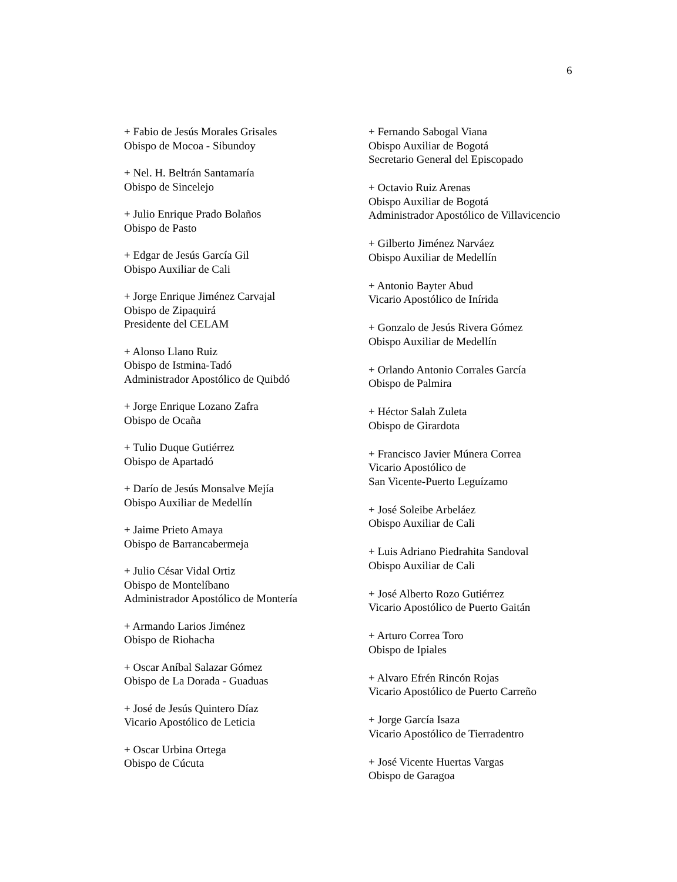6
+ Fabio de Jesús Morales Grisales
Obispo de Mocoa - Sibundoy
+ Nel. H. Beltrán Santamaría
Obispo de Sincelejo
+ Julio Enrique Prado Bolaños
Obispo de Pasto
+ Edgar de Jesús García Gil
Obispo Auxiliar de Cali
+ Jorge Enrique Jiménez Carvajal
Obispo de Zipaquirá
Presidente del CELAM
+ Alonso Llano Ruiz
Obispo de Istmina-Tadó
Administrador Apostólico de Quibdó
+ Jorge Enrique Lozano Zafra
Obispo de Ocaña
+ Tulio Duque Gutiérrez
Obispo de Apartadó
+ Darío de Jesús Monsalve Mejía
Obispo Auxiliar de Medellín
+ Jaime Prieto Amaya
Obispo de Barrancabermeja
+ Julio César Vidal Ortiz
Obispo de Montelíbano
Administrador Apostólico de Montería
+ Armando Larios Jiménez
Obispo de Riohacha
+ Oscar Aníbal Salazar Gómez
Obispo de La Dorada - Guaduas
+ José de Jesús Quintero Díaz
Vicario Apostólico de Leticia
+ Oscar Urbina Ortega
Obispo de Cúcuta
+ Fernando Sabogal Viana
Obispo Auxiliar de Bogotá
Secretario General del Episcopado
+ Octavio Ruiz Arenas
Obispo Auxiliar de Bogotá
Administrador Apostólico de Villavicencio
+ Gilberto Jiménez Narváez
Obispo Auxiliar de Medellín
+ Antonio Bayter Abud
Vicario Apostólico de Inírida
+ Gonzalo de Jesús Rivera Gómez
Obispo Auxiliar de Medellín
+ Orlando Antonio Corrales García
Obispo de Palmira
+ Héctor Salah Zuleta
Obispo de Girardota
+ Francisco Javier Múnera Correa
Vicario Apostólico de
San Vicente-Puerto Leguízamo
+ José Soleibe Arbeláez
Obispo Auxiliar de Cali
+ Luis Adriano Piedrahita Sandoval
Obispo Auxiliar de Cali
+ José Alberto Rozo Gutiérrez
Vicario Apostólico de Puerto Gaitán
+ Arturo Correa Toro
Obispo de Ipiales
+ Alvaro Efrén Rincón Rojas
Vicario Apostólico de Puerto Carreño
+ Jorge García Isaza
Vicario Apostólico de Tierradentro
+ José Vicente Huertas Vargas
Obispo de Garagoa